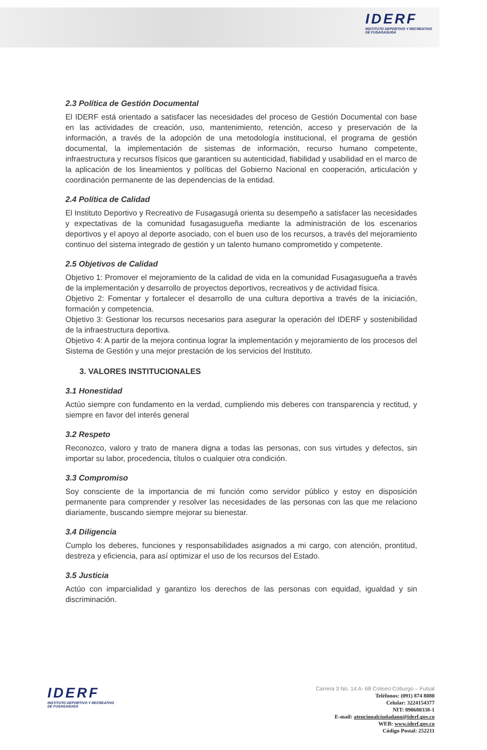IDERF
INSTITUTO DEPORTIVO Y RECREATIVO
DE FUSAGASUGÁ
2.3 Política de Gestión Documental
El IDERF está orientado a satisfacer las necesidades del proceso de Gestión Documental con base en las actividades de creación, uso, mantenimiento, retención, acceso y preservación de la información, a través de la adopción de una metodología institucional, el programa de gestión documental, la implementación de sistemas de información, recurso humano competente, infraestructura y recursos físicos que garanticen su autenticidad, fiabilidad y usabilidad en el marco de la aplicación de los lineamientos y políticas del Gobierno Nacional en cooperación, articulación y coordinación permanente de las dependencias de la entidad.
2.4 Política de Calidad
El Instituto Deportivo y Recreativo de Fusagasugá orienta su desempeño a satisfacer las necesidades y expectativas de la comunidad fusagasugueña mediante la administración de los escenarios deportivos y el apoyo al deporte asociado, con el buen uso de los recursos, a través del mejoramiento continuo del sistema integrado de gestión y un talento humano comprometido y competente.
2.5 Objetivos de Calidad
Objetivo 1: Promover el mejoramiento de la calidad de vida en la comunidad Fusagasugueña a través de la implementación y desarrollo de proyectos deportivos, recreativos y de actividad física.
Objetivo 2: Fomentar y fortalecer el desarrollo de una cultura deportiva a través de la iniciación, formación y competencia.
Objetivo 3: Gestionar los recursos necesarios para asegurar la operación del IDERF y sostenibilidad de la infraestructura deportiva.
Objetivo 4: A partir de la mejora continua lograr la implementación y mejoramiento de los procesos del Sistema de Gestión y una mejor prestación de los servicios del Instituto.
3. VALORES INSTITUCIONALES
3.1 Honestidad
Actúo siempre con fundamento en la verdad, cumpliendo mis deberes con transparencia y rectitud, y siempre en favor del interés general
3.2 Respeto
Reconozco, valoro y trato de manera digna a todas las personas, con sus virtudes y defectos, sin importar su labor, procedencia, títulos o cualquier otra condición.
3.3 Compromiso
Soy consciente de la importancia de mi función como servidor público y estoy en disposición permanente para comprender y resolver las necesidades de las personas con las que me relaciono diariamente, buscando siempre mejorar su bienestar.
3.4 Diligencia
Cumplo los deberes, funciones y responsabilidades asignados a mi cargo, con atención, prontitud, destreza y eficiencia, para así optimizar el uso de los recursos del Estado.
3.5 Justicia
Actúo con imparcialidad y garantizo los derechos de las personas con equidad, igualdad y sin discriminación.
IDERF
INSTITUTO DEPORTIVO Y RECREATIVO
DE FUSAGASUGÁ
Carrera 3 No. 14 A- 68 Coliseo Coburgo – Futsal
Teléfonos: (091) 874 8080
Celular: 3224154377
NIT: 890680338-1
E-mail: atencionalciudadano@iderf.gov.co
WEB: www.iderf.gov.co
Código Postal: 252211